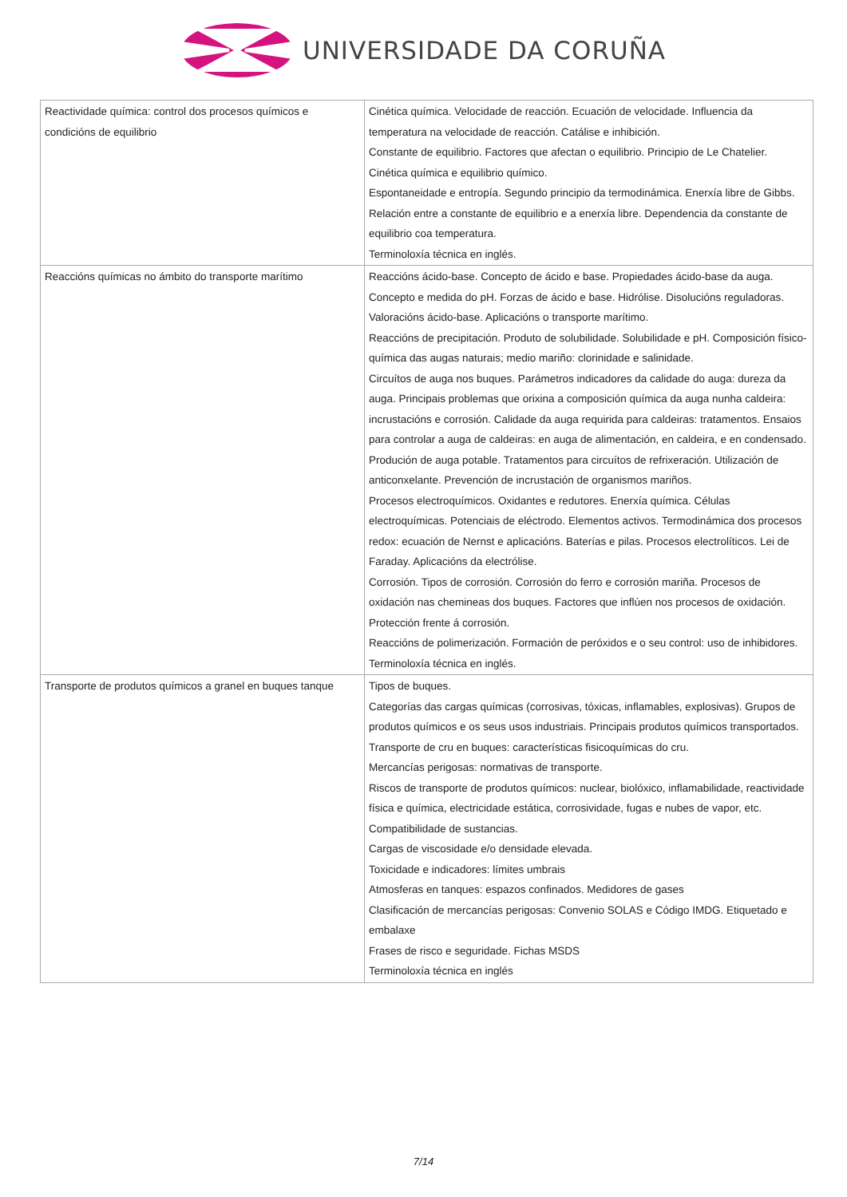UNIVERSIDADE DA CORUÑA
| Reactividade química: control dos procesos químicos e condicións de equilibrio | Cinética química. Velocidade de reacción. Ecuación de velocidade. Influencia da temperatura na velocidade de reacción. Catálise e inhibición. Constante de equilibrio. Factores que afectan o equilibrio. Principio de Le Chatelier. Cinética química e equilibrio químico. Espontaneidade e entropía. Segundo principio da termodinámica. Enerxía libre de Gibbs. Relación entre a constante de equilibrio e a enerxía libre. Dependencia da constante de equilibrio coa temperatura. Terminoloxía técnica en inglés. |
| Reaccións químicas no ámbito do transporte marítimo | Reaccións ácido-base. Concepto de ácido e base. Propiedades ácido-base da auga. Concepto e medida do pH. Forzas de ácido e base. Hidrólise. Disolucións reguladoras. Valoracións ácido-base. Aplicacións o transporte marítimo. Reaccións de precipitación. Produto de solubilidade. Solubilidade e pH. Composición físico-química das augas naturais; medio mariño: clorinidade e salinidade. Circuítos de auga nos buques. Parámetros indicadores da calidade do auga: dureza da auga. Principais problemas que orixina a composición química da auga nunha caldeira: incrustacións e corrosión. Calidade da auga requirida para caldeiras: tratamentos. Ensaios para controlar a auga de caldeiras: en auga de alimentación, en caldeira, e en condensado. Produción de auga potable. Tratamentos para circuítos de refrixeración. Utilización de anticonxelante. Prevención de incrustación de organismos mariños. Procesos electroquímicos. Oxidantes e redutores. Enerxía química. Células electroquímicas. Potenciais de eléctrodo. Elementos activos. Termodinámica dos procesos redox: ecuación de Nernst e aplicacións. Baterías e pilas. Procesos electrolíticos. Lei de Faraday. Aplicacións da electrólise. Corrosión. Tipos de corrosión. Corrosión do ferro e corrosión mariña. Procesos de oxidación nas chemineas dos buques. Factores que inflúen nos procesos de oxidación. Protección frente á corrosión. Reaccións de polimerización. Formación de peróxidos e o seu control: uso de inhibidores. Terminoloxía técnica en inglés. |
| Transporte de produtos químicos a granel en buques tanque | Tipos de buques. Categorías das cargas químicas (corrosivas, tóxicas, inflamables, explosivas). Grupos de produtos químicos e os seus usos industriais. Principais produtos químicos transportados. Transporte de cru en buques: características fisicoquímicas do cru. Mercancías perigosas: normativas de transporte. Riscos de transporte de produtos químicos: nuclear, biolóxico, inflamabilidade, reactividade física e química, electricidade estática, corrosividade, fugas e nubes de vapor, etc. Compatibilidade de sustancias. Cargas de viscosidade e/o densidade elevada. Toxicidade e indicadores: límites umbrais Atmosferas en tanques: espazos confinados. Medidores de gases Clasificación de mercancías perigosas: Convenio SOLAS e Código IMDG. Etiquetado e embalaxe Frases de risco e seguridade. Fichas MSDS Terminoloxía técnica en inglés |
7/14